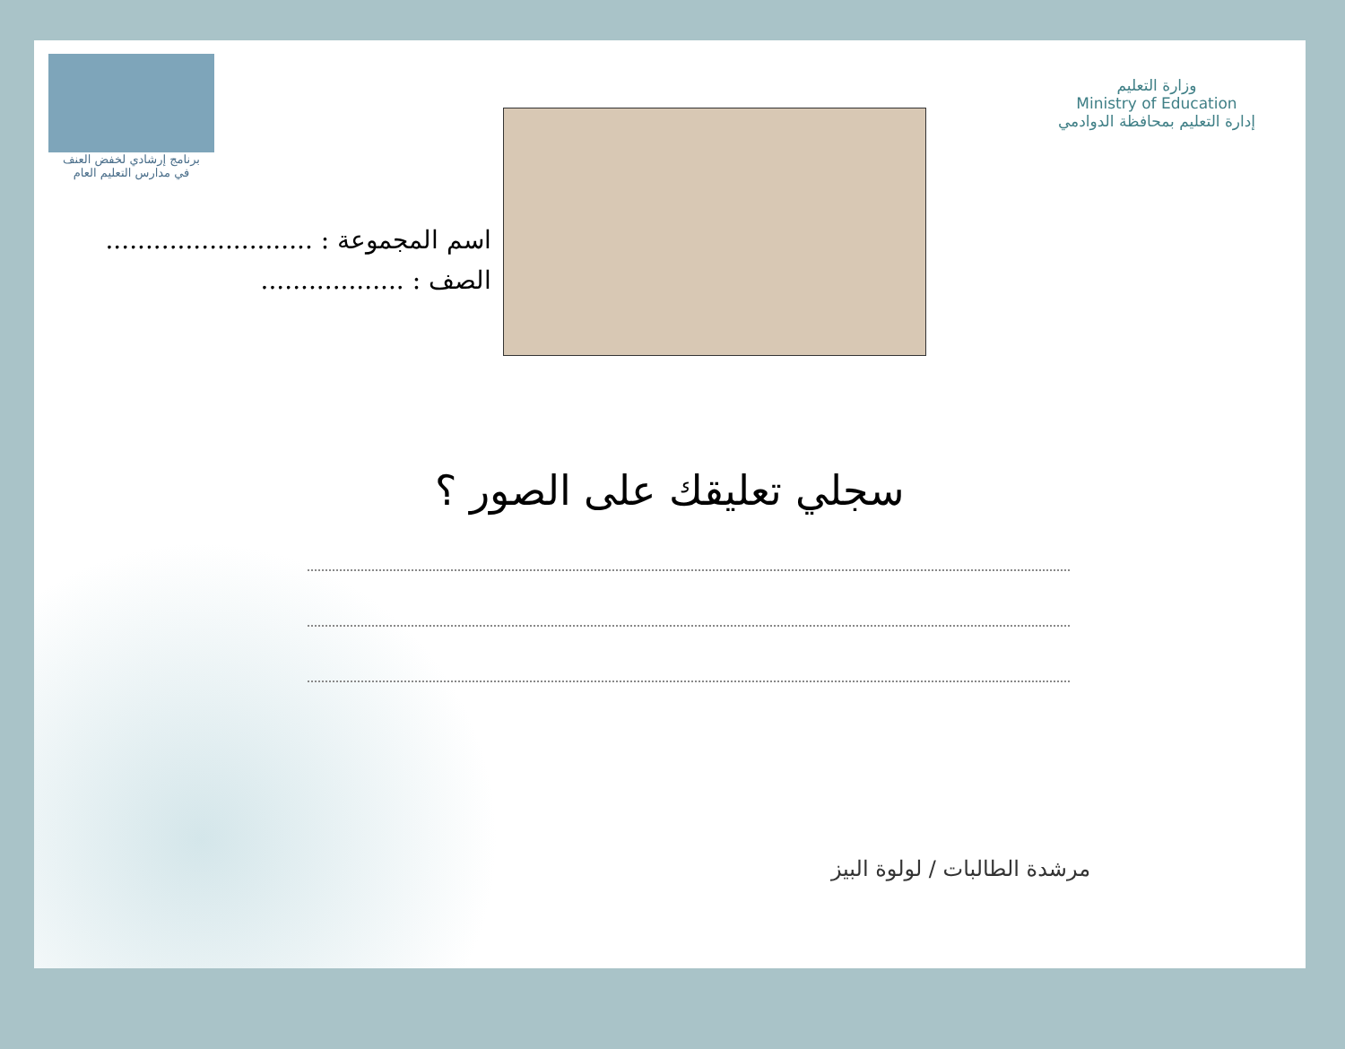برنامج إرشادي لخفض العنف
في مدارس التعليم العام
وزارة التعليم
Ministry of Education
إدارة التعليم بمحافظة الدوادمي
اسم المجموعة : ..........................
الصف : ..................
سجلي تعليقك على الصور ؟
مرشدة الطالبات / لولوة البيز